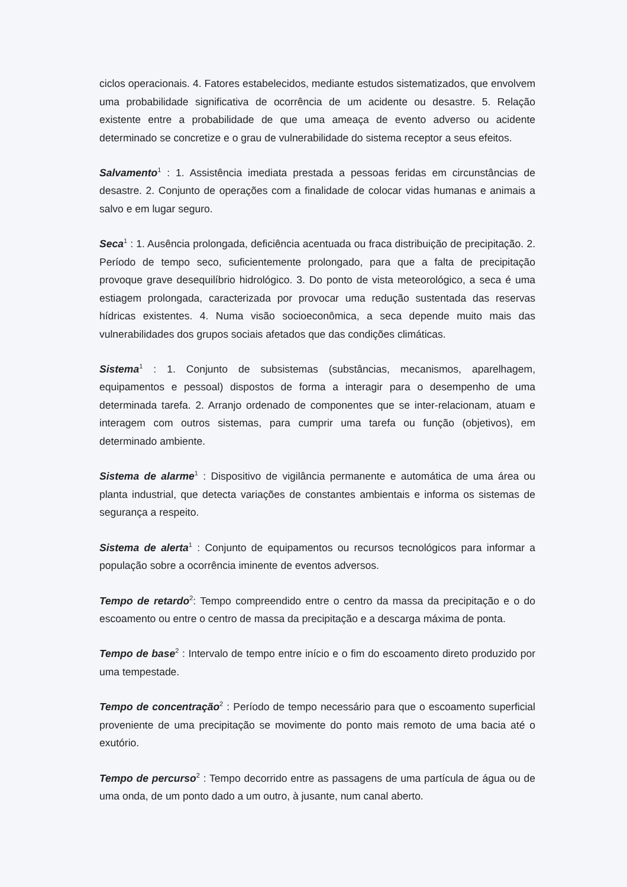ciclos operacionais. 4. Fatores estabelecidos, mediante estudos sistematizados, que envolvem uma probabilidade significativa de ocorrência de um acidente ou desastre. 5. Relação existente entre a probabilidade de que uma ameaça de evento adverso ou acidente determinado se concretize e o grau de vulnerabilidade do sistema receptor a seus efeitos.
Salvamento<sup>1</sup> : 1. Assistência imediata prestada a pessoas feridas em circunstâncias de desastre. 2. Conjunto de operações com a finalidade de colocar vidas humanas e animais a salvo e em lugar seguro.
Seca<sup>1</sup> : 1. Ausência prolongada, deficiência acentuada ou fraca distribuição de precipitação. 2. Período de tempo seco, suficientemente prolongado, para que a falta de precipitação provoque grave desequilíbrio hidrológico. 3. Do ponto de vista meteorológico, a seca é uma estiagem prolongada, caracterizada por provocar uma redução sustentada das reservas hídricas existentes. 4. Numa visão socioeconômica, a seca depende muito mais das vulnerabilidades dos grupos sociais afetados que das condições climáticas.
Sistema<sup>1</sup> : 1. Conjunto de subsistemas (substâncias, mecanismos, aparelhagem, equipamentos e pessoal) dispostos de forma a interagir para o desempenho de uma determinada tarefa. 2. Arranjo ordenado de componentes que se inter-relacionam, atuam e interagem com outros sistemas, para cumprir uma tarefa ou função (objetivos), em determinado ambiente.
Sistema de alarme<sup>1</sup> : Dispositivo de vigilância permanente e automática de uma área ou planta industrial, que detecta variações de constantes ambientais e informa os sistemas de segurança a respeito.
Sistema de alerta<sup>1</sup> : Conjunto de equipamentos ou recursos tecnológicos para informar a população sobre a ocorrência iminente de eventos adversos.
Tempo de retardo<sup>2</sup>: Tempo compreendido entre o centro da massa da precipitação e o do escoamento ou entre o centro de massa da precipitação e a descarga máxima de ponta.
Tempo de base<sup>2</sup> : Intervalo de tempo entre início e o fim do escoamento direto produzido por uma tempestade.
Tempo de concentração<sup>2</sup> : Período de tempo necessário para que o escoamento superficial proveniente de uma precipitação se movimente do ponto mais remoto de uma bacia até o exutório.
Tempo de percurso<sup>2</sup> : Tempo decorrido entre as passagens de uma partícula de água ou de uma onda, de um ponto dado a um outro, à jusante, num canal aberto.